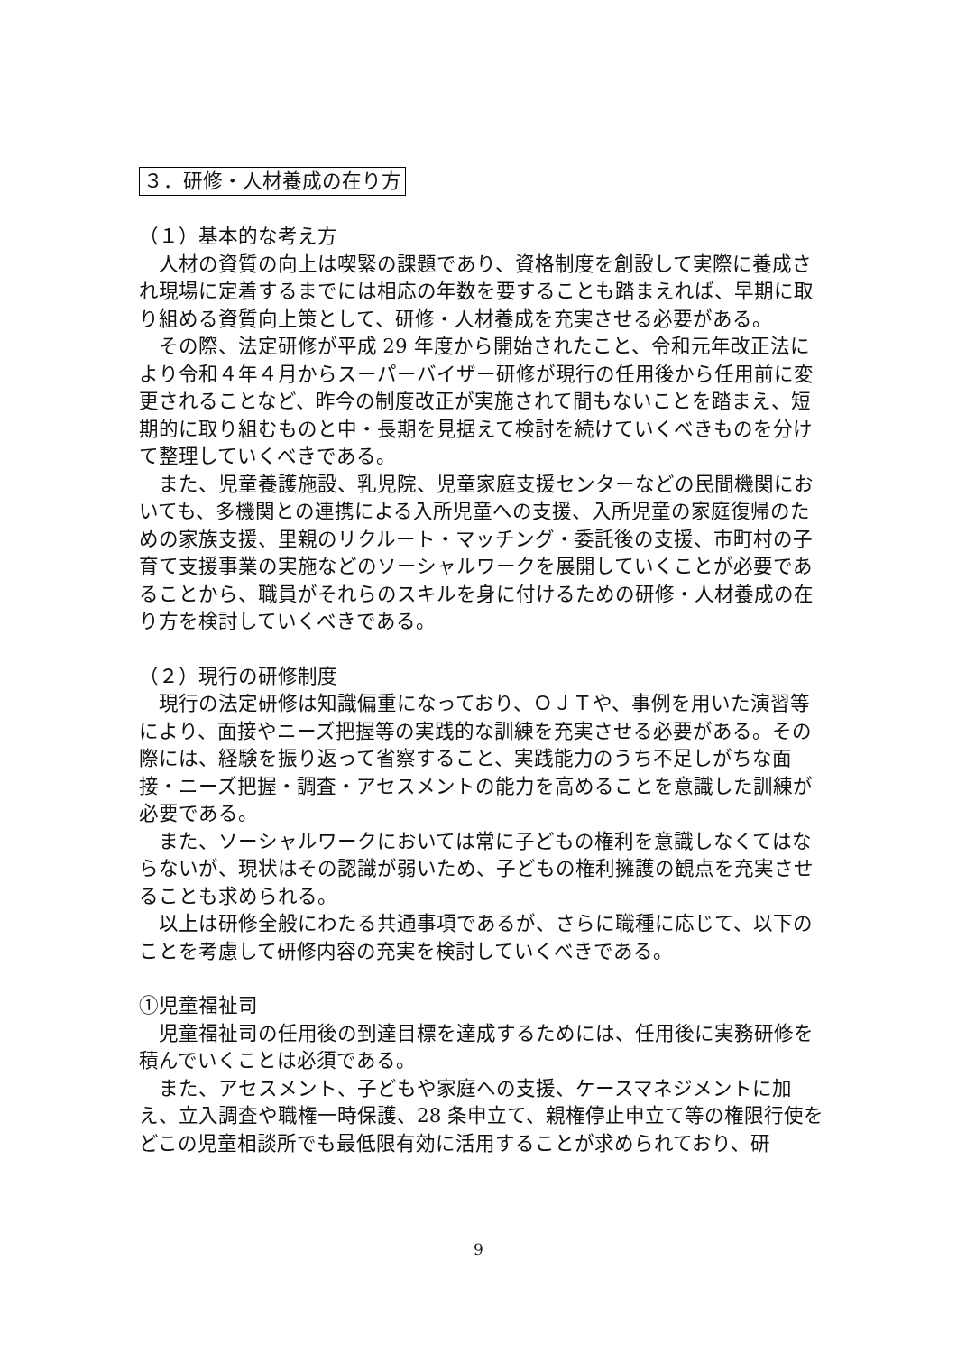３．研修・人材養成の在り方
（１）基本的な考え方
人材の資質の向上は喫緊の課題であり、資格制度を創設して実際に養成され現場に定着するまでには相応の年数を要することも踏まえれば、早期に取り組める資質向上策として、研修・人材養成を充実させる必要がある。
その際、法定研修が平成 29 年度から開始されたこと、令和元年改正法により令和４年４月からスーパーバイザー研修が現行の任用後から任用前に変更されることなど、昨今の制度改正が実施されて間もないことを踏まえ、短期的に取り組むものと中・長期を見据えて検討を続けていくべきものを分けて整理していくべきである。
また、児童養護施設、乳児院、児童家庭支援センターなどの民間機関においても、多機関との連携による入所児童への支援、入所児童の家庭復帰のための家族支援、里親のリクルート・マッチング・委託後の支援、市町村の子育て支援事業の実施などのソーシャルワークを展開していくことが必要であることから、職員がそれらのスキルを身に付けるための研修・人材養成の在り方を検討していくべきである。
（２）現行の研修制度
現行の法定研修は知識偏重になっており、ＯＪＴや、事例を用いた演習等により、面接やニーズ把握等の実践的な訓練を充実させる必要がある。その際には、経験を振り返って省察すること、実践能力のうち不足しがちな面接・ニーズ把握・調査・アセスメントの能力を高めることを意識した訓練が必要である。
また、ソーシャルワークにおいては常に子どもの権利を意識しなくてはならないが、現状はその認識が弱いため、子どもの権利擁護の観点を充実させることも求められる。
以上は研修全般にわたる共通事項であるが、さらに職種に応じて、以下のことを考慮して研修内容の充実を検討していくべきである。
①児童福祉司
児童福祉司の任用後の到達目標を達成するためには、任用後に実務研修を積んでいくことは必須である。
また、アセスメント、子どもや家庭への支援、ケースマネジメントに加え、立入調査や職権一時保護、28 条申立て、親権停止申立て等の権限行使をどこの児童相談所でも最低限有効に活用することが求められており、研
9